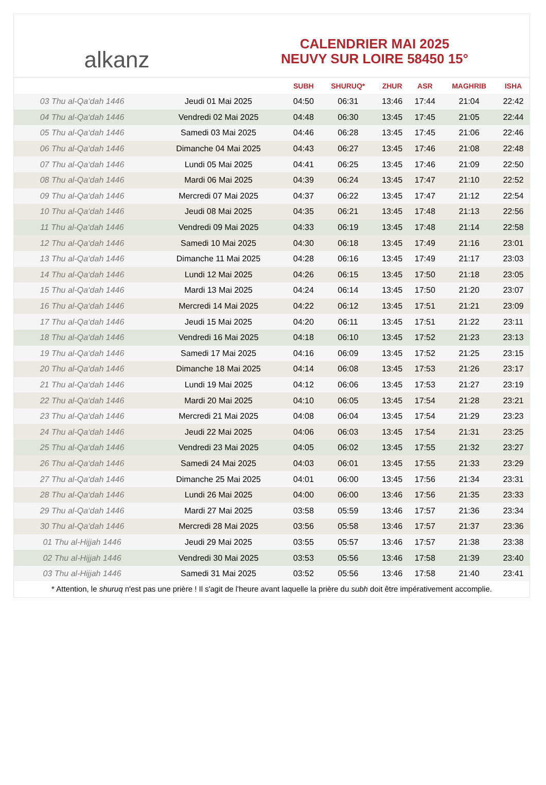alkanz
CALENDRIER MAI 2025
NEUVY SUR LOIRE 58450 15°
| | | SUBH | SHURUQ* | ZHUR | ASR | MAGHRIB | ISHA |
| --- | --- | --- | --- | --- | --- | --- | --- |
| 03 Thu al-Qa‘dah 1446 | Jeudi 01 Mai 2025 | 04:50 | 06:31 | 13:46 | 17:44 | 21:04 | 22:42 |
| 04 Thu al-Qa‘dah 1446 | Vendredi 02 Mai 2025 | 04:48 | 06:30 | 13:45 | 17:45 | 21:05 | 22:44 |
| 05 Thu al-Qa‘dah 1446 | Samedi 03 Mai 2025 | 04:46 | 06:28 | 13:45 | 17:45 | 21:06 | 22:46 |
| 06 Thu al-Qa‘dah 1446 | Dimanche 04 Mai 2025 | 04:43 | 06:27 | 13:45 | 17:46 | 21:08 | 22:48 |
| 07 Thu al-Qa‘dah 1446 | Lundi 05 Mai 2025 | 04:41 | 06:25 | 13:45 | 17:46 | 21:09 | 22:50 |
| 08 Thu al-Qa‘dah 1446 | Mardi 06 Mai 2025 | 04:39 | 06:24 | 13:45 | 17:47 | 21:10 | 22:52 |
| 09 Thu al-Qa‘dah 1446 | Mercredi 07 Mai 2025 | 04:37 | 06:22 | 13:45 | 17:47 | 21:12 | 22:54 |
| 10 Thu al-Qa‘dah 1446 | Jeudi 08 Mai 2025 | 04:35 | 06:21 | 13:45 | 17:48 | 21:13 | 22:56 |
| 11 Thu al-Qa‘dah 1446 | Vendredi 09 Mai 2025 | 04:33 | 06:19 | 13:45 | 17:48 | 21:14 | 22:58 |
| 12 Thu al-Qa‘dah 1446 | Samedi 10 Mai 2025 | 04:30 | 06:18 | 13:45 | 17:49 | 21:16 | 23:01 |
| 13 Thu al-Qa‘dah 1446 | Dimanche 11 Mai 2025 | 04:28 | 06:16 | 13:45 | 17:49 | 21:17 | 23:03 |
| 14 Thu al-Qa‘dah 1446 | Lundi 12 Mai 2025 | 04:26 | 06:15 | 13:45 | 17:50 | 21:18 | 23:05 |
| 15 Thu al-Qa‘dah 1446 | Mardi 13 Mai 2025 | 04:24 | 06:14 | 13:45 | 17:50 | 21:20 | 23:07 |
| 16 Thu al-Qa‘dah 1446 | Mercredi 14 Mai 2025 | 04:22 | 06:12 | 13:45 | 17:51 | 21:21 | 23:09 |
| 17 Thu al-Qa‘dah 1446 | Jeudi 15 Mai 2025 | 04:20 | 06:11 | 13:45 | 17:51 | 21:22 | 23:11 |
| 18 Thu al-Qa‘dah 1446 | Vendredi 16 Mai 2025 | 04:18 | 06:10 | 13:45 | 17:52 | 21:23 | 23:13 |
| 19 Thu al-Qa‘dah 1446 | Samedi 17 Mai 2025 | 04:16 | 06:09 | 13:45 | 17:52 | 21:25 | 23:15 |
| 20 Thu al-Qa‘dah 1446 | Dimanche 18 Mai 2025 | 04:14 | 06:08 | 13:45 | 17:53 | 21:26 | 23:17 |
| 21 Thu al-Qa‘dah 1446 | Lundi 19 Mai 2025 | 04:12 | 06:06 | 13:45 | 17:53 | 21:27 | 23:19 |
| 22 Thu al-Qa‘dah 1446 | Mardi 20 Mai 2025 | 04:10 | 06:05 | 13:45 | 17:54 | 21:28 | 23:21 |
| 23 Thu al-Qa‘dah 1446 | Mercredi 21 Mai 2025 | 04:08 | 06:04 | 13:45 | 17:54 | 21:29 | 23:23 |
| 24 Thu al-Qa‘dah 1446 | Jeudi 22 Mai 2025 | 04:06 | 06:03 | 13:45 | 17:54 | 21:31 | 23:25 |
| 25 Thu al-Qa‘dah 1446 | Vendredi 23 Mai 2025 | 04:05 | 06:02 | 13:45 | 17:55 | 21:32 | 23:27 |
| 26 Thu al-Qa‘dah 1446 | Samedi 24 Mai 2025 | 04:03 | 06:01 | 13:45 | 17:55 | 21:33 | 23:29 |
| 27 Thu al-Qa‘dah 1446 | Dimanche 25 Mai 2025 | 04:01 | 06:00 | 13:45 | 17:56 | 21:34 | 23:31 |
| 28 Thu al-Qa‘dah 1446 | Lundi 26 Mai 2025 | 04:00 | 06:00 | 13:46 | 17:56 | 21:35 | 23:33 |
| 29 Thu al-Qa‘dah 1446 | Mardi 27 Mai 2025 | 03:58 | 05:59 | 13:46 | 17:57 | 21:36 | 23:34 |
| 30 Thu al-Qa‘dah 1446 | Mercredi 28 Mai 2025 | 03:56 | 05:58 | 13:46 | 17:57 | 21:37 | 23:36 |
| 01 Thu al-Hijjah 1446 | Jeudi 29 Mai 2025 | 03:55 | 05:57 | 13:46 | 17:57 | 21:38 | 23:38 |
| 02 Thu al-Hijjah 1446 | Vendredi 30 Mai 2025 | 03:53 | 05:56 | 13:46 | 17:58 | 21:39 | 23:40 |
| 03 Thu al-Hijjah 1446 | Samedi 31 Mai 2025 | 03:52 | 05:56 | 13:46 | 17:58 | 21:40 | 23:41 |
* Attention, le shuruq n'est pas une prière ! Il s'agit de l'heure avant laquelle la prière du subh doit être impérativement accomplie.